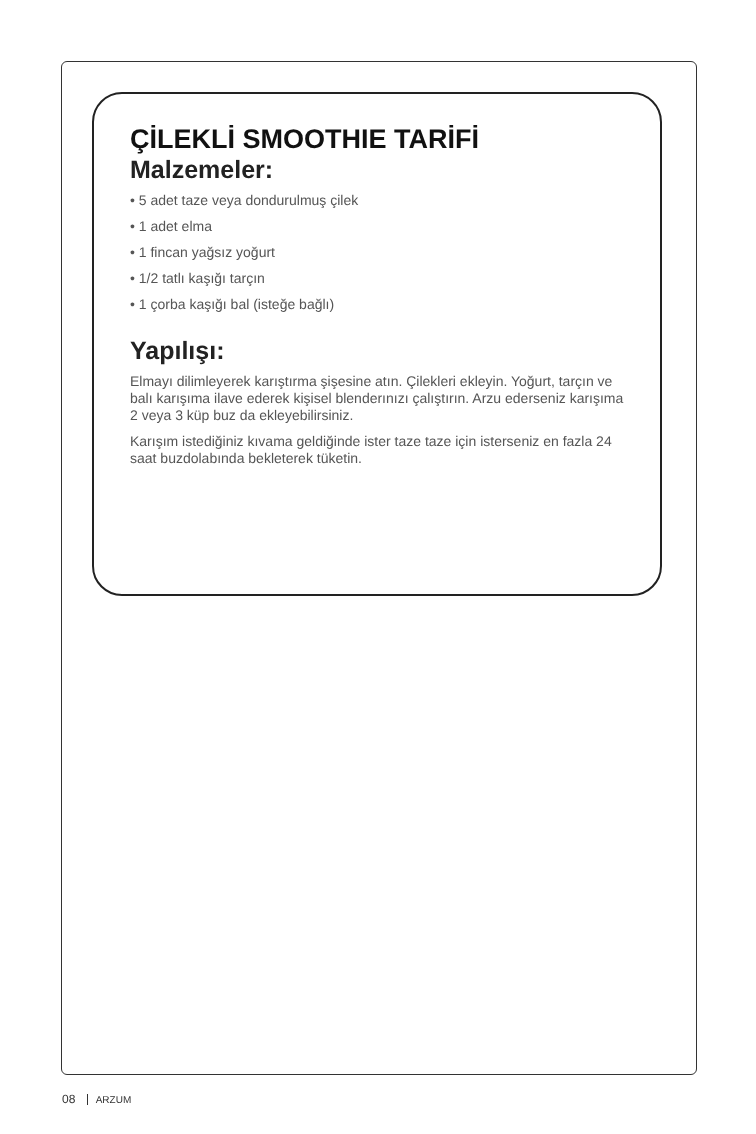ÇİLEKLİ SMOOTHIE TARİFİ
Malzemeler:
• 5 adet taze veya dondurulmuş çilek
• 1 adet elma
• 1 fincan yağsız yoğurt
• 1/2 tatlı kaşığı tarçın
• 1 çorba kaşığı bal (isteğe bağlı)
Yapılışı:
Elmayı dilimleyerek karıştırma şişesine atın. Çilekleri ekleyin. Yoğurt, tarçın ve balı karışıma ilave ederek kişisel blenderınızı çalıştırın. Arzu ederseniz karışıma 2 veya 3 küp buz da ekleyebilirsiniz.
Karışım istediğiniz kıvama geldiğinde ister taze taze için isterseniz en fazla 24 saat buzdolabında bekleterek tüketin.
08 ARZUM